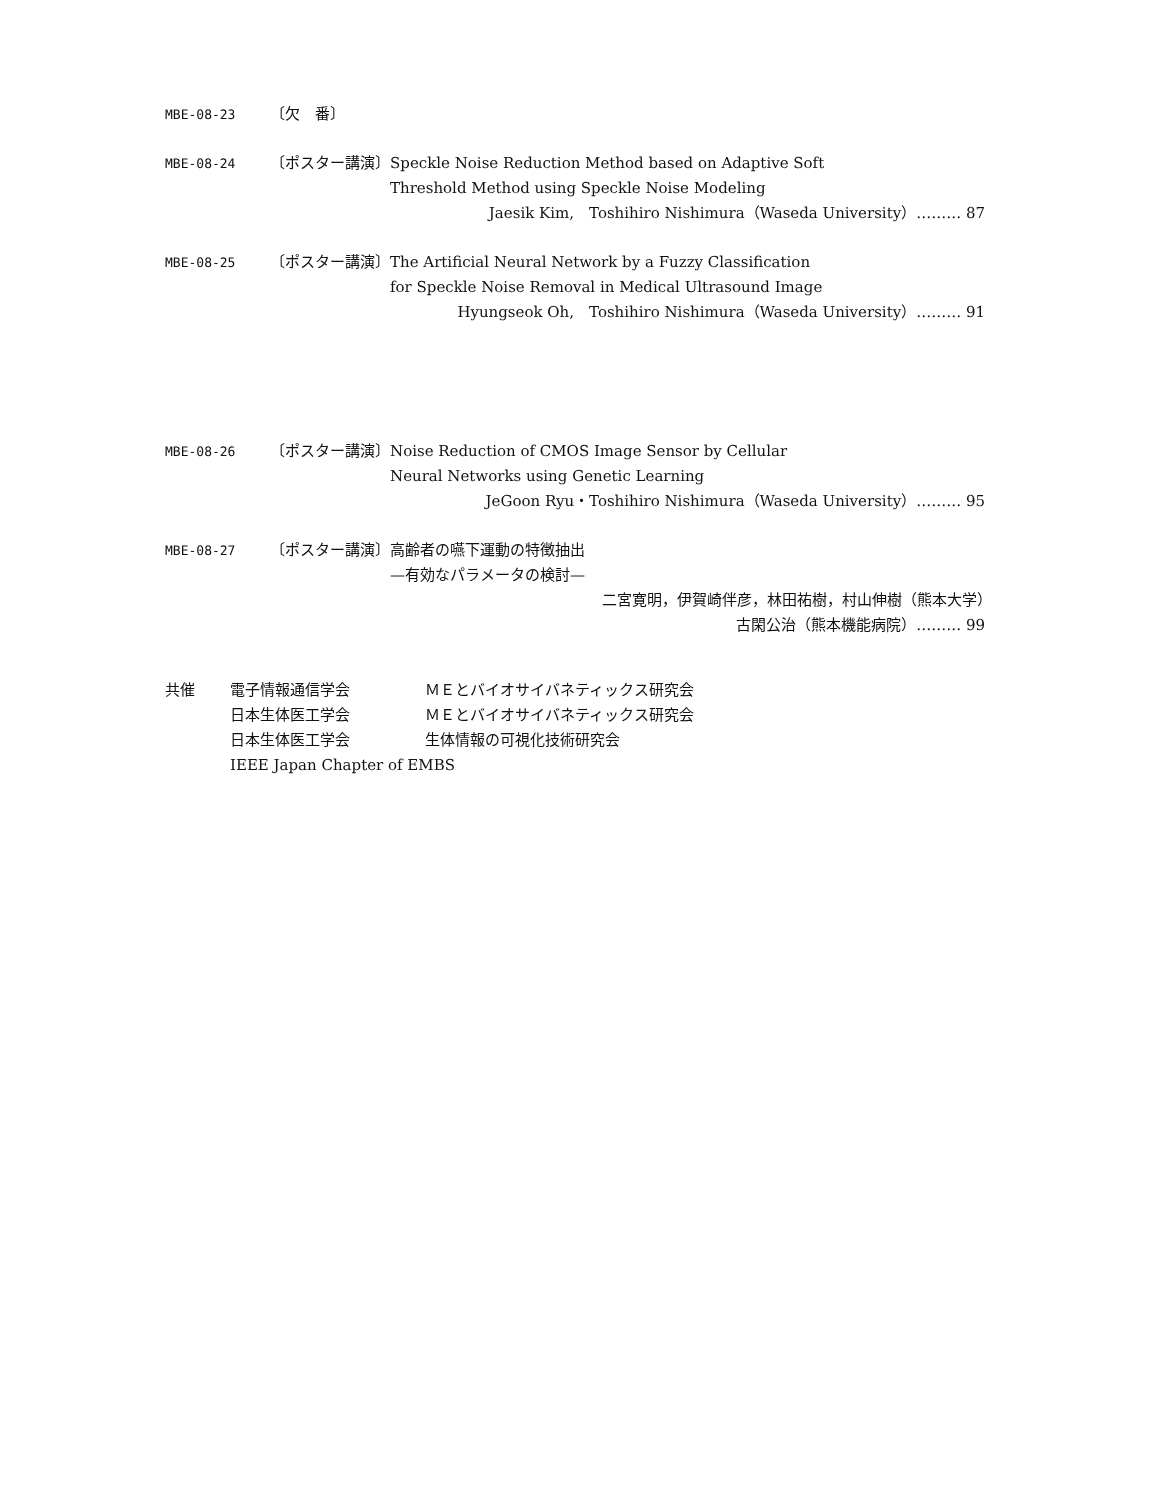MBE-08-23
〔欠　番〕
MBE-08-24
〔ポスター講演〕 Speckle Noise Reduction Method based on Adaptive Soft
Threshold Method using Speckle Noise Modeling
Jaesik Kim,　Toshihiro Nishimura（Waseda University）……… 87
MBE-08-25
〔ポスター講演〕 The Artificial Neural Network by a Fuzzy Classification
for Speckle Noise Removal in Medical Ultrasound Image
Hyungseok Oh,　Toshihiro Nishimura（Waseda University）……… 91
MBE-08-26
〔ポスター講演〕 Noise Reduction of CMOS Image Sensor by Cellular
Neural Networks using Genetic Learning
JeGoon Ryu・Toshihiro Nishimura（Waseda University）……… 95
MBE-08-27
〔ポスター講演〕 高齢者の嚥下運動の特徴抽出
—有効なパラメータの検討—
二宮寛明，伊賀崎伴彦，林田祐樹，村山伸樹（熊本大学）　　　
古閑公治（熊本機能病院）……… 99
共催 電子情報通信学会 ＭＥとバイオサイバネティックス研究会
日本生体医工学会 ＭＥとバイオサイバネティックス研究会
日本生体医工学会 生体情報の可視化技術研究会
IEEE Japan Chapter of EMBS